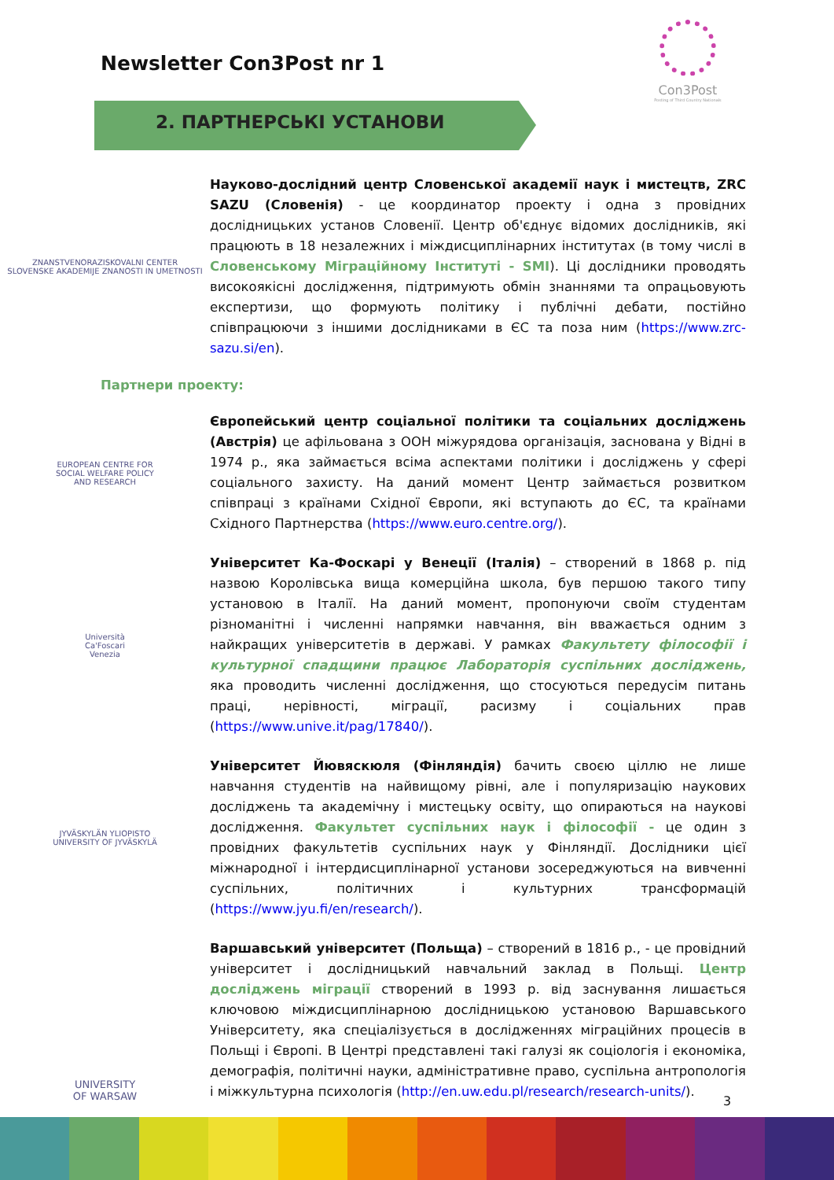Newsletter Con3Post nr 1
Con3Post
Posting of Third Country Nationals
2. ПАРТНЕРСЬКІ УСТАНОВИ
ZNANSTVENORAZISKOVALNI CENTER
SLOVENSKE AKADEMIJE ZNANOSTI IN UMETNOSTI
Науково-дослідний центр Словенської академії наук і мистецтв, ZRC SAZU (Словенія) - це координатор проекту і одна з провідних дослідницьких установ Словенії. Центр об'єднує відомих дослідників, які працюють в 18 незалежних і міждисциплінарних інститутах (в тому числі в Словенському Міграційному Інституті - SMI). Ці дослідники проводять високоякісні дослідження, підтримують обмін знаннями та опрацьовують експертизи, що формують політику і публічні дебати, постійно співпрацюючи з іншими дослідниками в ЄС та поза ним (https://www.zrc-sazu.si/en).
Партнери проекту:
EUROPEAN CENTRE FOR
SOCIAL WELFARE POLICY
AND RESEARCH
Європейський центр соціальної політики та соціальних досліджень (Австрія) це афільована з ООН міжурядова організація, заснована у Відні в 1974 р., яка займається всіма аспектами політики і досліджень у сфері соціального захисту. На даний момент Центр займається розвитком співпраці з країнами Східної Європи, які вступають до ЄС, та країнами Східного Партнерства (https://www.euro.centre.org/).
Università
Ca'Foscari
Venezia
Університет Ка-Фоскарі у Венеції (Італія) – створений в 1868 р. під назвою Королівська вища комерційна школа, був першою такого типу установою в Італії. На даний момент, пропонуючи своїм студентам різноманітні і численні напрямки навчання, він вважається одним з найкращих університетів в державі. У рамках Факультету філософії і культурної спадщини працює Лабораторія суспільних досліджень, яка проводить численні дослідження, що стосуються передусім питань праці, нерівності, міграції, расизму і соціальних прав (https://www.unive.it/pag/17840/).
JYVÄSKYLÄN YLIOPISTO
UNIVERSITY OF JYVÄSKYLÄ
Університет Йювяскюля (Фінляндія) бачить своєю ціллю не лише навчання студентів на найвищому рівні, але і популяризацію наукових досліджень та академічну і мистецьку освіту, що опираються на наукові дослідження. Факультет суспільних наук і філософії - це один з провідних факультетів суспільних наук у Фінляндії. Дослідники цієї міжнародної і інтердисциплінарної установи зосереджуються на вивченні суспільних, політичних і культурних трансформацій (https://www.jyu.fi/en/research/).
UNIVERSITY
OF WARSAW
Варшавський університет (Польща) – створений в 1816 р., - це провідний університет і дослідницький навчальний заклад в Польщі. Центр досліджень міграції створений в 1993 р. від заснування лишається ключовою міждисциплінарною дослідницькою установою Варшавського Університету, яка спеціалізується в дослідженнях міграційних процесів в Польщі і Європі. В Центрі представлені такі галузі як соціологія і економіка, демографія, політичні науки, адміністративне право, суспільна антропологія і міжкультурна психологія (http://en.uw.edu.pl/research/research-units/).
3